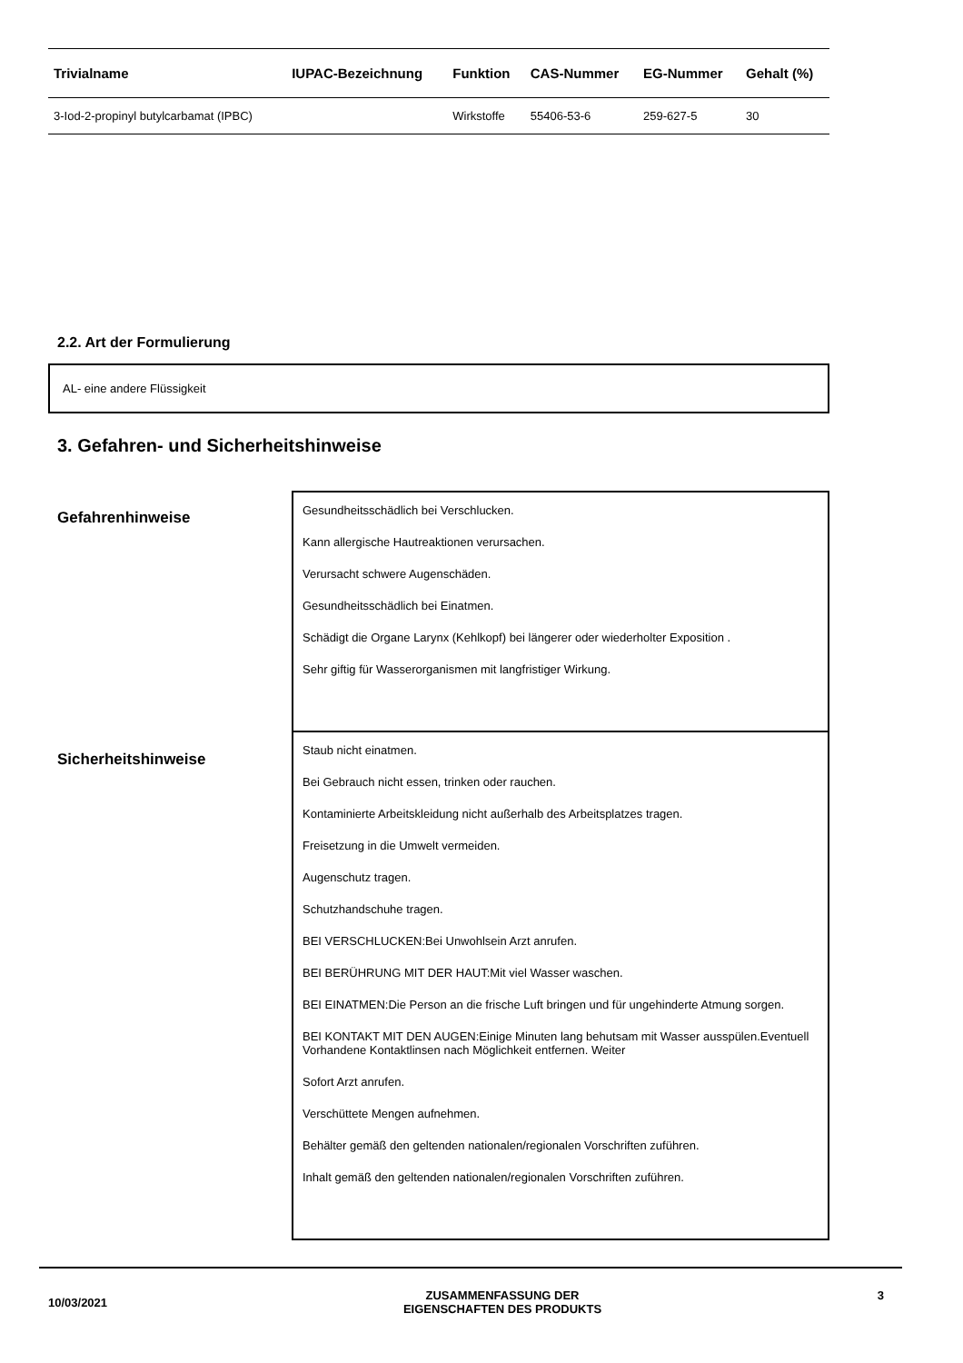| Trivialname | IUPAC-Bezeichnung | Funktion | CAS-Nummer | EG-Nummer | Gehalt (%) |
| --- | --- | --- | --- | --- | --- |
| 3-Iod-2-propinyl butylcarbamat (IPBC) | | Wirkstoffe | 55406-53-6 | 259-627-5 | 30 |
2.2. Art der Formulierung
AL- eine andere Flüssigkeit
3. Gefahren- und Sicherheitshinweise
Gefahrenhinweise
Gesundheitsschädlich bei Verschlucken.
Kann allergische Hautreaktionen verursachen.
Verursacht schwere Augenschäden.
Gesundheitsschädlich bei Einatmen.
Schädigt die Organe Larynx (Kehlkopf) bei längerer oder wiederholter Exposition .
Sehr giftig für Wasserorganismen mit langfristiger Wirkung.
Sicherheitshinweise
Staub nicht einatmen.
Bei Gebrauch nicht essen, trinken oder rauchen.
Kontaminierte Arbeitskleidung nicht außerhalb des Arbeitsplatzes tragen.
Freisetzung in die Umwelt vermeiden.
Augenschutz tragen.
Schutzhandschuhe tragen.
BEI VERSCHLUCKEN:Bei Unwohlsein Arzt anrufen.
BEI BERÜHRUNG MIT DER HAUT:Mit viel Wasser waschen.
BEI EINATMEN:Die Person an die frische Luft bringen und für ungehinderte Atmung sorgen.
BEI KONTAKT MIT DEN AUGEN:Einige Minuten lang behutsam mit Wasser ausspülen.Eventuell Vorhandene Kontaktlinsen nach Möglichkeit entfernen. Weiter
Sofort Arzt anrufen.
Verschüttete Mengen aufnehmen.
Behälter gemäß den geltenden nationalen/regionalen Vorschriften zuführen.
Inhalt gemäß den geltenden nationalen/regionalen Vorschriften zuführen.
10/03/2021
ZUSAMMENFASSUNG DER
EIGENSCHAFTEN DES PRODUKTS
3